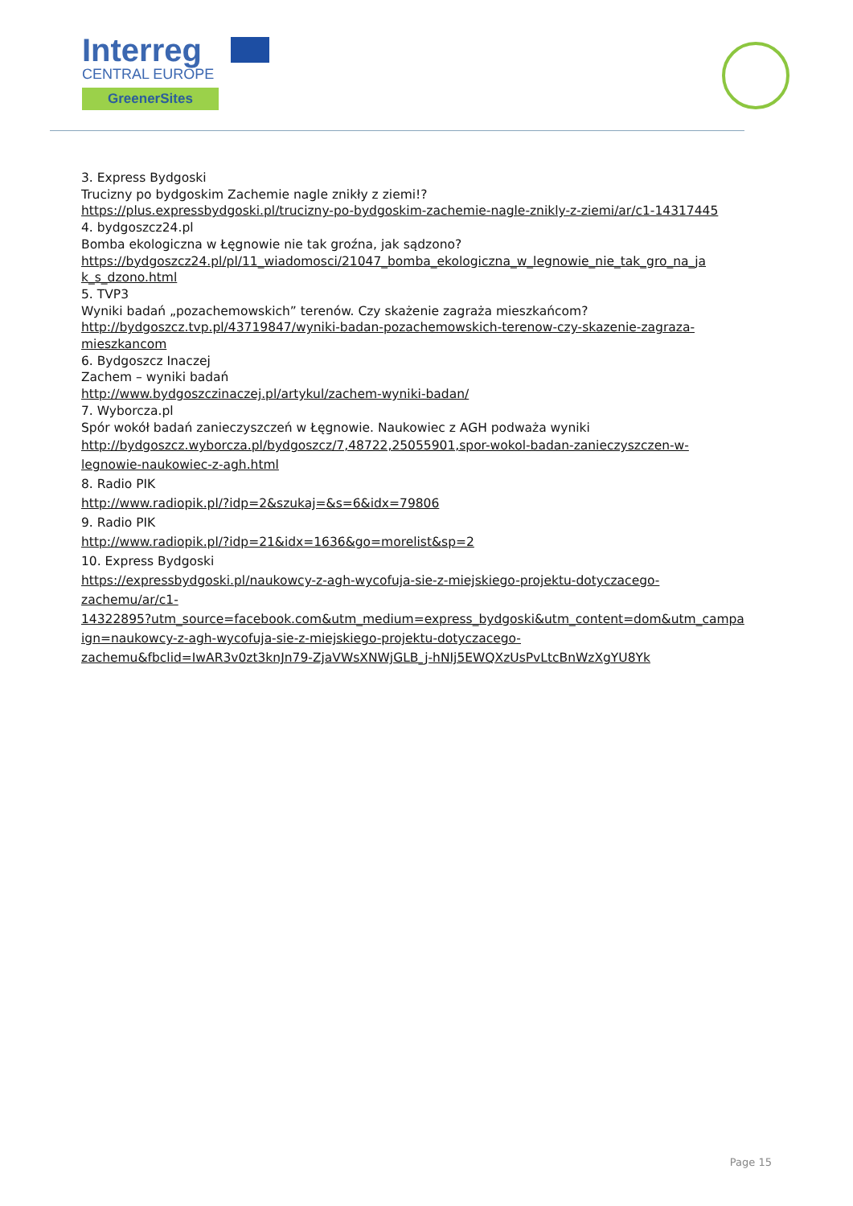Interreg
CENTRAL EUROPE
GreenerSites
3. Express Bydgoski
Trucizny po bydgoskim Zachemie nagle znikły z ziemi!?
https://plus.expressbydgoski.pl/trucizny-po-bydgoskim-zachemie-nagle-znikly-z-ziemi/ar/c1-14317445
4. bydgoszcz24.pl
Bomba ekologiczna w Łęgnowie nie tak groźna, jak sądzono?
https://bydgoszcz24.pl/pl/11_wiadomosci/21047_bomba_ekologiczna_w_legnowie_nie_tak_gro_na_ja
k_s_dzono.html
5. TVP3
Wyniki badań „pozachemowskich” terenów. Czy skażenie zagraża mieszkańcom?
http://bydgoszcz.tvp.pl/43719847/wyniki-badan-pozachemowskich-terenow-czy-skazenie-zagraza-
mieszkancom
6. Bydgoszcz Inaczej
Zachem – wyniki badań
http://www.bydgoszczinaczej.pl/artykul/zachem-wyniki-badan/
7. Wyborcza.pl
Spór wokół badań zanieczyszczeń w Łęgnowie. Naukowiec z AGH podważa wyniki
http://bydgoszcz.wyborcza.pl/bydgoszcz/7,48722,25055901,spor-wokol-badan-zanieczyszczen-w-
legnowie-naukowiec-z-agh.html
8. Radio PIK
http://www.radiopik.pl/?idp=2&szukaj=&s=6&idx=79806
9. Radio PIK
http://www.radiopik.pl/?idp=21&idx=1636&go=morelist&sp=2
10. Express Bydgoski
https://expressbydgoski.pl/naukowcy-z-agh-wycofuja-sie-z-miejskiego-projektu-dotyczacego-
zachemu/ar/c1-
14322895?utm_source=facebook.com&utm_medium=express_bydgoski&utm_content=dom&utm_campa
ign=naukowcy-z-agh-wycofuja-sie-z-miejskiego-projektu-dotyczacego-
zachemu&fbclid=IwAR3v0zt3knJn79-ZjaVWsXNWjGLB_j-hNIj5EWQXzUsPvLtcBnWzXgYU8Yk
Page 15